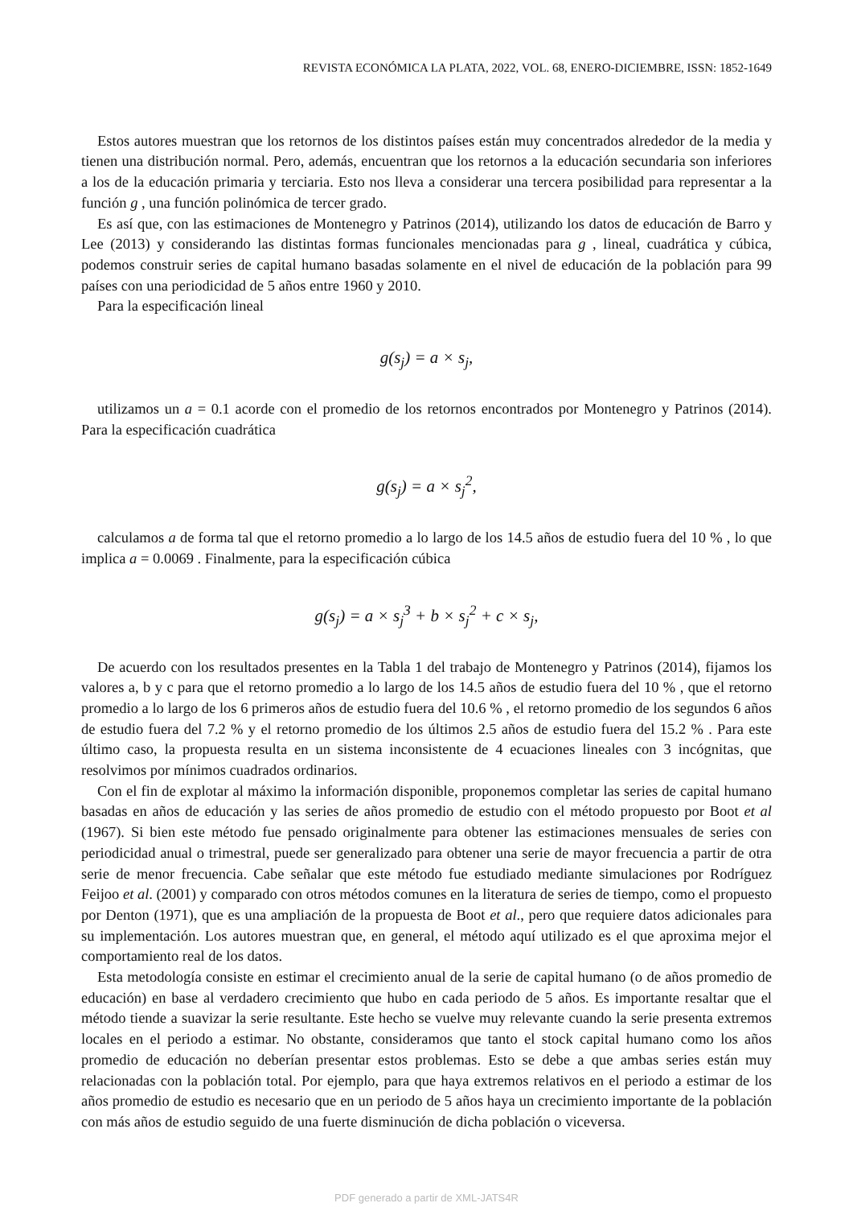REVISTA ECONÓMICA LA PLATA, 2022, VOL. 68, ENERO-DICIEMBRE, ISSN: 1852-1649
Estos autores muestran que los retornos de los distintos países están muy concentrados alrededor de la media y tienen una distribución normal. Pero, además, encuentran que los retornos a la educación secundaria son inferiores a los de la educación primaria y terciaria. Esto nos lleva a considerar una tercera posibilidad para representar a la función g , una función polinómica de tercer grado.
Es así que, con las estimaciones de Montenegro y Patrinos (2014), utilizando los datos de educación de Barro y Lee (2013) y considerando las distintas formas funcionales mencionadas para g , lineal, cuadrática y cúbica, podemos construir series de capital humano basadas solamente en el nivel de educación de la población para 99 países con una periodicidad de 5 años entre 1960 y 2010.
Para la especificación lineal
g(s<sub>j</sub>) = a × s<sub>j</sub>,
utilizamos un a = 0.1 acorde con el promedio de los retornos encontrados por Montenegro y Patrinos (2014). Para la especificación cuadrática
g(s<sub>j</sub>) = a × s<sub>j</sub><sup>2</sup>,
calculamos a de forma tal que el retorno promedio a lo largo de los 14.5 años de estudio fuera del 10 % , lo que implica a = 0.0069 . Finalmente, para la especificación cúbica
g(s<sub>j</sub>) = a × s<sub>j</sub><sup>3</sup> + b × s<sub>j</sub><sup>2</sup> + c × s<sub>j</sub>,
De acuerdo con los resultados presentes en la Tabla 1 del trabajo de Montenegro y Patrinos (2014), fijamos los valores a, b y c para que el retorno promedio a lo largo de los 14.5 años de estudio fuera del 10 % , que el retorno promedio a lo largo de los 6 primeros años de estudio fuera del 10.6 % , el retorno promedio de los segundos 6 años de estudio fuera del 7.2 % y el retorno promedio de los últimos 2.5 años de estudio fuera del 15.2 % . Para este último caso, la propuesta resulta en un sistema inconsistente de 4 ecuaciones lineales con 3 incógnitas, que resolvimos por mínimos cuadrados ordinarios.
Con el fin de explotar al máximo la información disponible, proponemos completar las series de capital humano basadas en años de educación y las series de años promedio de estudio con el método propuesto por Boot et al (1967). Si bien este método fue pensado originalmente para obtener las estimaciones mensuales de series con periodicidad anual o trimestral, puede ser generalizado para obtener una serie de mayor frecuencia a partir de otra serie de menor frecuencia. Cabe señalar que este método fue estudiado mediante simulaciones por Rodríguez Feijoo et al. (2001) y comparado con otros métodos comunes en la literatura de series de tiempo, como el propuesto por Denton (1971), que es una ampliación de la propuesta de Boot et al., pero que requiere datos adicionales para su implementación. Los autores muestran que, en general, el método aquí utilizado es el que aproxima mejor el comportamiento real de los datos.
Esta metodología consiste en estimar el crecimiento anual de la serie de capital humano (o de años promedio de educación) en base al verdadero crecimiento que hubo en cada periodo de 5 años. Es importante resaltar que el método tiende a suavizar la serie resultante. Este hecho se vuelve muy relevante cuando la serie presenta extremos locales en el periodo a estimar. No obstante, consideramos que tanto el stock capital humano como los años promedio de educación no deberían presentar estos problemas. Esto se debe a que ambas series están muy relacionadas con la población total. Por ejemplo, para que haya extremos relativos en el periodo a estimar de los años promedio de estudio es necesario que en un periodo de 5 años haya un crecimiento importante de la población con más años de estudio seguido de una fuerte disminución de dicha población o viceversa.
PDF generado a partir de XML-JATS4R